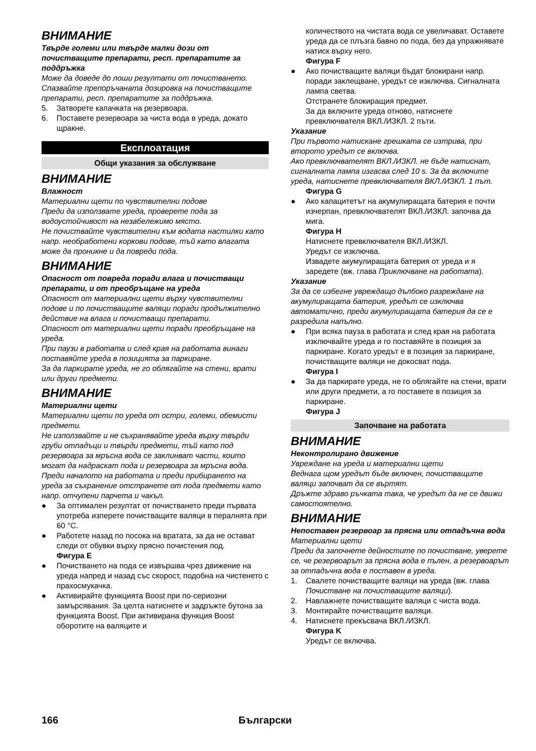ВНИМАНИЕ
Твърде големи или твърде малки дози от почистващите препарати, респ. препаратите за поддръжка
Може да доведе до лоши резултати от почистването.
Спазвайте препоръчаната дозировка на почистващите препарати, респ. препаратите за поддръжка.
5. Затворете капачката на резервоара.
6. Поставете резервоара за чиста вода в уреда, докато щракне.
Експлоатация
Общи указания за обслужване
ВНИМАНИЕ
Влажност
Материални щети по чувствителни подове
Преди да използвате уреда, проверете пода за водоустойчивост на незабележимо място.
Не почиствайте чувствителни към водата настилки като напр. необработени коркови подове, тъй като влагата може да проникне и да повреди пода.
ВНИМАНИЕ
Опасност от повреда поради влага и почистващи препарати, и от преобръщане на уреда
Опасност от материални щети върху чувствителни подове и по почистващите валяци поради продължително действие на влага и почистващи препарати.
Опасност от материални щети поради преобръщане на уреда.
При паузи в работата и след края на работата винаги поставяйте уреда в позицията за паркиране.
За да паркирате уреда, не го облягайте на стени, врати или други предмети.
ВНИМАНИЕ
Материални щети
Материални щети по уреда от остри, големи, обемисти предмети.
Не използвайте и не съхранявайте уреда върху твърди груби отпадъци и твърди предмети, тъй като под резервоара за мръсна вода се заклинват части, които могат да надраскат пода и резервоара за мръсна вода.
Преди началото на работата и преди прибирането на уреда за съхранение отстранете от пода предмети като напр. отчупени парчета и чакъл.
● За оптимален резултат от почистването преди първата употреба изперете почистващите валяци в пералнята при 60 °C.
● Работете назад по посока на вратата, за да не остават следи от обувки върху прясно почистения под.
Фигура E
● Почистването на пода се извършва чрез движение на уреда напред и назад със скорост, подобна на чистенето с прахосмукачка.
● Активирайте функцията Boost при по-сериозни замърсявания. За целта натиснете и задръжте бутона за функцията Boost. При активирана функция Boost оборотите на валяците и
количеството на чистата вода се увеличават. Оставете уреда да се плъзга бавно по пода, без да упражнявате натиск върху него.
Фигура F
● Ако почистващите валяци бъдат блокирани напр. поради заклещване, уредът се изключва. Сигналната лампа светва.
Отстранете блокиращия предмет.
За да включите уреда отново, натиснете превключвателя ВКЛ./ИЗКЛ. 2 пъти.
Указание
При първото натискане грешката се изтрива, при второто уредът се включва.
Ако превключвателят ВКЛ./ИЗКЛ. не бъде натиснат, сигналната лампа изгасва след 10 s. За да включите уреда, натиснете превключвателя ВКЛ./ИЗКЛ. 1 път.
Фигура G
● Ако капацитетът на акумулиращата батерия е почти изчерпан, превключвателят ВКЛ./ИЗКЛ. започва да мига.
Фигура H
Натиснете превключвателя ВКЛ./ИЗКЛ.
Уредът се изключва.
Извадете акумулиращата батерия от уреда и я заредете (вж. глава Приключване на работата).
Указание
За да се избегне увреждащо дълбоко разреждане на акумулиращата батерия, уредът се изключва автоматично, преди акумулиращата батерия да се е разредила напълно.
● При всяка пауза в работата и след края на работата изключвайте уреда и го поставяйте в позиция за паркиране. Когато уредът е в позиция за паркиране, почистващите валяци не докосват пода.
Фигура I
● За да паркирате уреда, не го облягайте на стени, врати или други предмети, а го поставете в позиция за паркиране.
Фигура J
Започване на работата
ВНИМАНИЕ
Неконтролирано движение
Увреждане на уреда и материални щети
Веднага щом уредът бъде включен, почистващите валяци започват да се въртят.
Дръжте здраво ръчката така, че уредът да не се движи самостоятелно.
ВНИМАНИЕ
Непоставен резервоар за прясна или отпадъчна вода
Материални щети
Преди да започнете дейностите по почистване, уверете се, че резервоарът за прясна вода е пълен, а резервоарът за отпадъчна вода е поставен в уреда.
1. Свалете почистващите валяци на уреда (вж. глава Почистване на почистващите валяци).
2. Навлажнете почистващите валяци с чиста вода.
3. Монтирайте почистващите валяци.
4. Натиснете прекъсвача ВКЛ./ИЗКЛ.
Фигура K
Уредът се включва.
166 Български